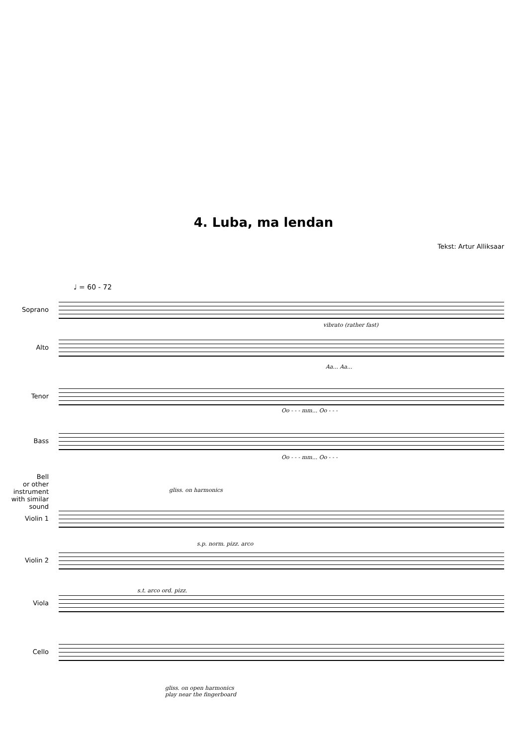4. Luba, ma lendan
Tekst: Artur Alliksaar
♩ = 60 - 72
Soprano
vibrato (rather fast)
Alto
Aa... Aa...
Tenor
Oo - - - mm... Oo - - -
Bass
Oo - - - mm... Oo - - -
Bell
or other instrument
with similar sound
gliss. on harmonics
Violin 1
s.p. norm. pizz. arco
Violin 2
s.t. arco ord. pizz.
Viola
Cello
gliss. on open harmonics
play near the fingerboard